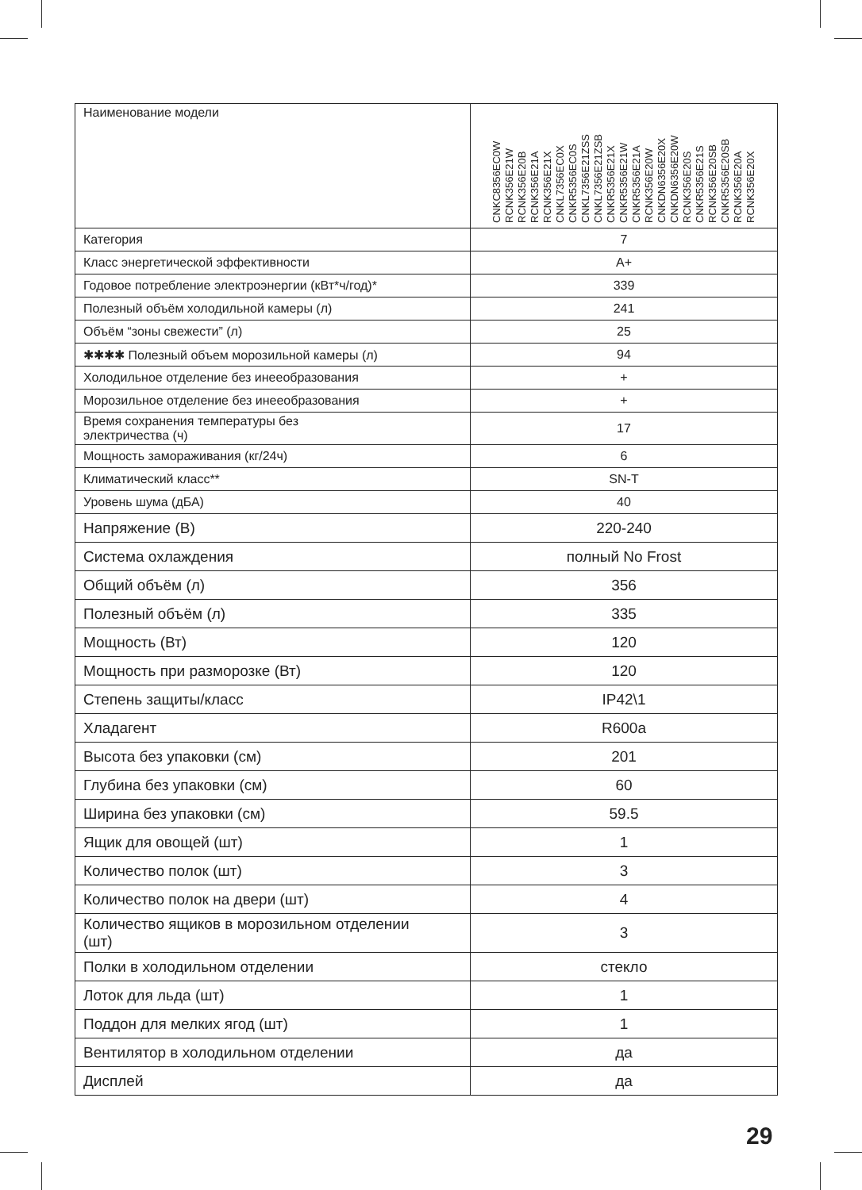| Наименование модели | CNKC8356EC0W RCNK356E21W RCNK356E20B RCNK356E21A RCNK356E21X CNKL7356EC0X CNKR5356EC0S CNKL7356E21ZSS CNKL7356E21ZSB CNKR5356E21X CNKR5356E21W CNKR5356E21A RCNK356E20W CNKDN6356E20X CNKDN6356E20W RCNK356E20S CNKR5356E21S RCNK356E20SB CNKR5356E20SB RCNK356E20A RCNK356E20X |
| Категория | 7 |
| Класс энергетической эффективности | A+ |
| Годовое потребление электроэнергии (кВт*ч/год)* | 339 |
| Полезный объём холодильной камеры (л) | 241 |
| Объём “зоны свежести” (л) | 25 |
| ✱✱✱✱ Полезный объем морозильной камеры (л) | 94 |
| Холодильное отделение без инееобразования | + |
| Морозильное отделение без инееобразования | + |
| Время сохранения температуры без электричества (ч) | 17 |
| Мощность замораживания (кг/24ч) | 6 |
| Климатический класс** | SN-T |
| Уровень шума (дБА) | 40 |
| Напряжение (В) | 220-240 |
| Система охлаждения | полный No Frost |
| Общий объём (л) | 356 |
| Полезный объём (л) | 335 |
| Мощность (Вт) | 120 |
| Мощность при разморозке (Вт) | 120 |
| Степень защиты/класс | IP42\1 |
| Хладагент | R600a |
| Высота без упаковки (см) | 201 |
| Глубина без упаковки (см) | 60 |
| Ширина без упаковки (см) | 59.5 |
| Ящик для овощей (шт) | 1 |
| Количество полок (шт) | 3 |
| Количество полок на двери (шт) | 4 |
| Количество ящиков в морозильном отделении (шт) | 3 |
| Полки в холодильном отделении | стекло |
| Лоток для льда (шт) | 1 |
| Поддон для мелких ягод (шт) | 1 |
| Вентилятор в холодильном отделении | да |
| Дисплей | да |
29